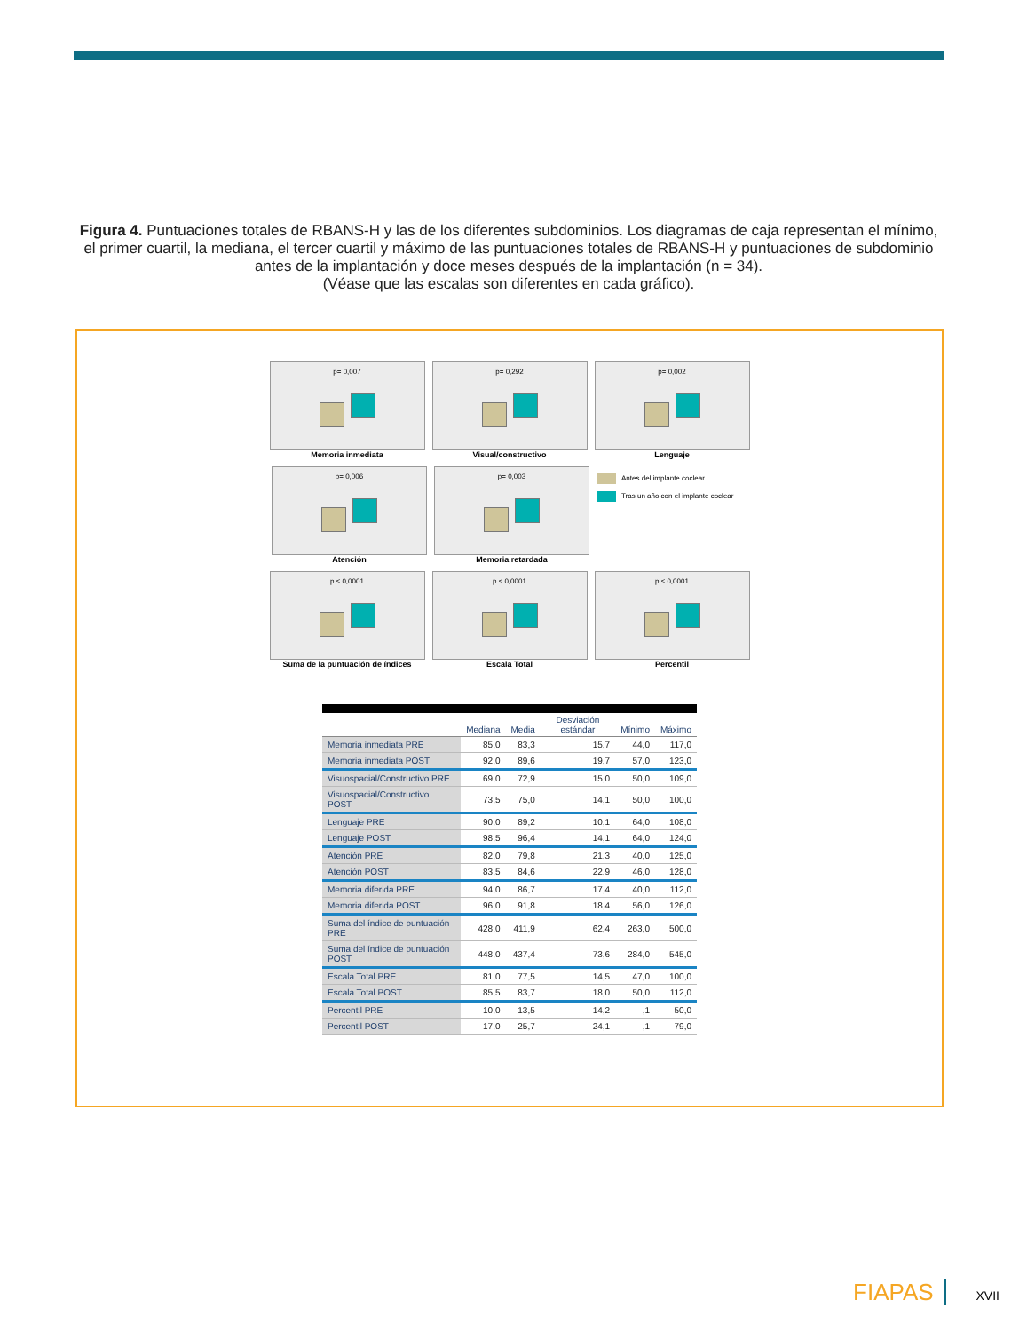Figura 4. Puntuaciones totales de RBANS-H y las de los diferentes subdominios. Los diagramas de caja representan el mínimo, el primer cuartil, la mediana, el tercer cuartil y máximo de las puntuaciones totales de RBANS-H y puntuaciones de subdominio antes de la implantación y doce meses después de la implantación (n = 34).
(Véase que las escalas son diferentes en cada gráfico).
p= 0,007
Memoria inmediata
p= 0,292
Visual/constructivo
p= 0,002
Lenguaje
p= 0,006
Atención
p= 0,003
Memoria retardada
Antes del implante coclear
Tras un año con el implante coclear
p ≤ 0,0001
Suma de la puntuación de índices
p ≤ 0,0001
Escala Total
p ≤ 0,0001
Percentil
| | Mediana | Media | Desviación estándar | Mínimo | Máximo |
| --- | --- | --- | --- | --- | --- |
| Memoria inmediata PRE | 85,0 | 83,3 | 15,7 | 44,0 | 117,0 |
| Memoria inmediata POST | 92,0 | 89,6 | 19,7 | 57,0 | 123,0 |
| Visuospacial/Constructivo PRE | 69,0 | 72,9 | 15,0 | 50,0 | 109,0 |
| Visuospacial/Constructivo POST | 73,5 | 75,0 | 14,1 | 50,0 | 100,0 |
| Lenguaje PRE | 90,0 | 89,2 | 10,1 | 64,0 | 108,0 |
| Lenguaje POST | 98,5 | 96,4 | 14,1 | 64,0 | 124,0 |
| Atención PRE | 82,0 | 79,8 | 21,3 | 40,0 | 125,0 |
| Atención POST | 83,5 | 84,6 | 22,9 | 46,0 | 128,0 |
| Memoria diferida PRE | 94,0 | 86,7 | 17,4 | 40,0 | 112,0 |
| Memoria diferida POST | 96,0 | 91,8 | 18,4 | 56,0 | 126,0 |
| Suma del índice de puntuación PRE | 428,0 | 411,9 | 62,4 | 263,0 | 500,0 |
| Suma del índice de puntuación POST | 448,0 | 437,4 | 73,6 | 284,0 | 545,0 |
| Escala Total PRE | 81,0 | 77,5 | 14,5 | 47,0 | 100,0 |
| Escala Total POST | 85,5 | 83,7 | 18,0 | 50,0 | 112,0 |
| Percentil PRE | 10,0 | 13,5 | 14,2 | ,1 | 50,0 |
| Percentil POST | 17,0 | 25,7 | 24,1 | ,1 | 79,0 |
FIAPAS XVII